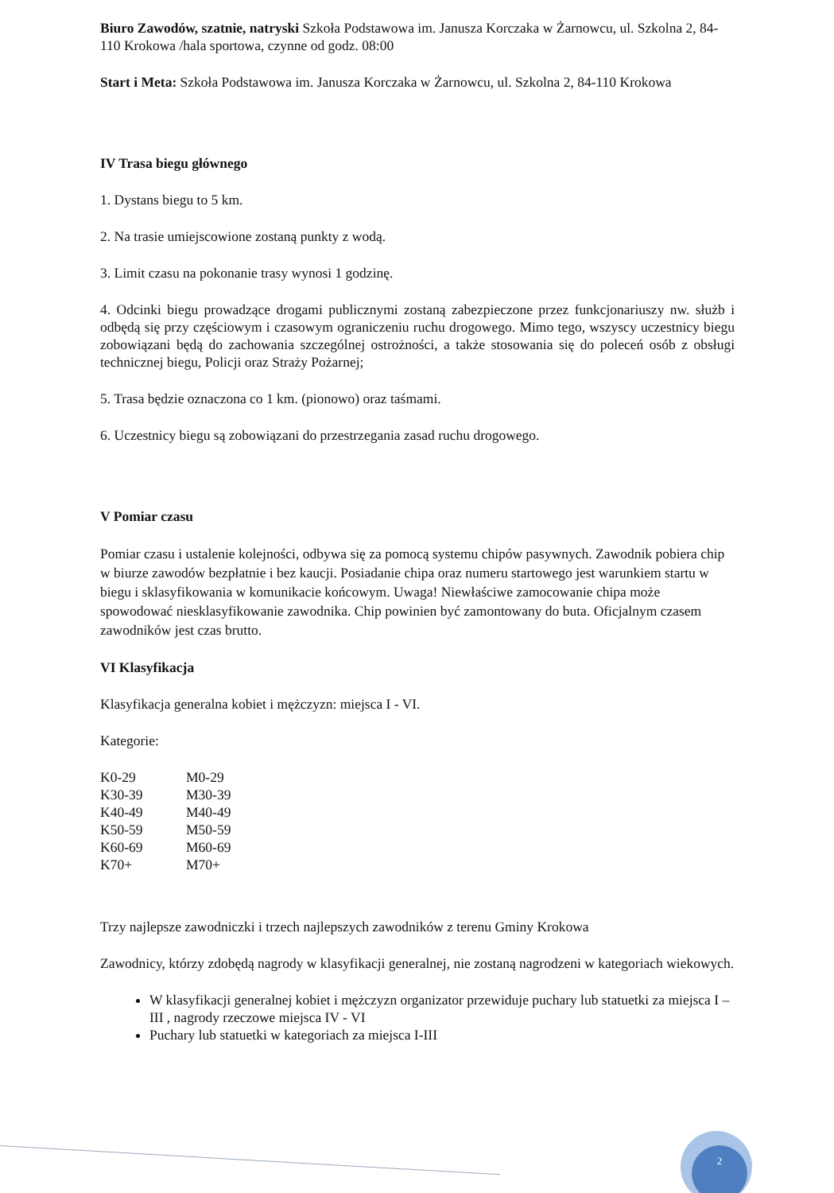Biuro Zawodów, szatnie, natryski Szkoła Podstawowa im. Janusza Korczaka w Żarnowcu, ul. Szkolna 2, 84-110 Krokowa /hala sportowa, czynne od godz. 08:00
Start i Meta: Szkoła Podstawowa im. Janusza Korczaka w Żarnowcu, ul. Szkolna 2, 84-110 Krokowa
IV Trasa biegu głównego
1. Dystans biegu to 5 km.
2. Na trasie umiejscowione zostaną punkty z wodą.
3. Limit czasu na pokonanie trasy wynosi 1 godzinę.
4. Odcinki biegu prowadzące drogami publicznymi zostaną zabezpieczone przez funkcjonariuszy nw. służb i odbędą się przy częściowym i czasowym ograniczeniu ruchu drogowego. Mimo tego, wszyscy uczestnicy biegu zobowiązani będą do zachowania szczególnej ostrożności, a także stosowania się do poleceń osób z obsługi technicznej biegu, Policji oraz Straży Pożarnej;
5. Trasa będzie oznaczona co 1 km. (pionowo) oraz taśmami.
6. Uczestnicy biegu są zobowiązani do przestrzegania zasad ruchu drogowego.
V Pomiar czasu
Pomiar czasu i ustalenie kolejności, odbywa się za pomocą systemu chipów pasywnych. Zawodnik pobiera chip w biurze zawodów bezpłatnie i bez kaucji. Posiadanie chipa oraz numeru startowego jest warunkiem startu w biegu i sklasyfikowania w komunikacie końcowym. Uwaga! Niewłaściwe zamocowanie chipa może spowodować niesklasyfikowanie zawodnika. Chip powinien być zamontowany do buta. Oficjalnym czasem zawodników jest czas brutto.
VI Klasyfikacja
Klasyfikacja generalna kobiet i mężczyzn: miejsca I - VI.
Kategorie:
| K0-29 | M0-29 |
| K30-39 | M30-39 |
| K40-49 | M40-49 |
| K50-59 | M50-59 |
| K60-69 | M60-69 |
| K70+ | M70+ |
Trzy najlepsze zawodniczki i trzech najlepszych zawodników z terenu Gminy Krokowa
Zawodnicy, którzy zdobędą nagrody w klasyfikacji generalnej, nie zostaną nagrodzeni w kategoriach wiekowych.
W klasyfikacji generalnej kobiet i mężczyzn organizator przewiduje puchary lub statuetki za miejsca I – III , nagrody rzeczowe miejsca IV - VI
Puchary lub statuetki w kategoriach za miejsca I-III
2